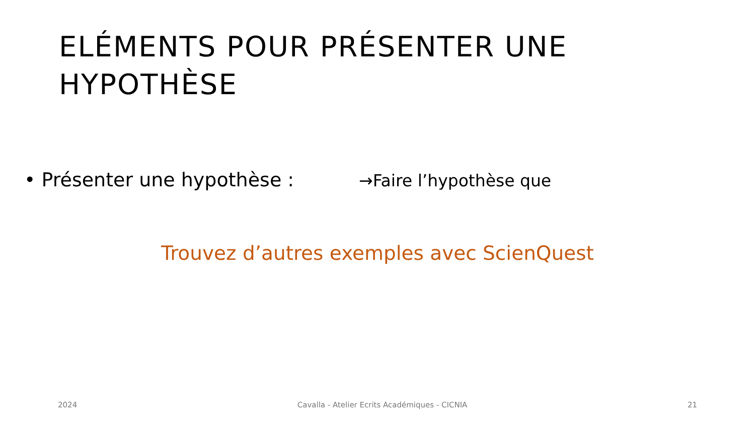ELÉMENTS POUR PRÉSENTER UNE
HYPOTHÈSE
• Présenter une hypothèse :
→Faire l’hypothèse que
Trouvez d’autres exemples avec ScienQuest
2024 Cavalla - Atelier Ecrits Académiques - CICNIA 21